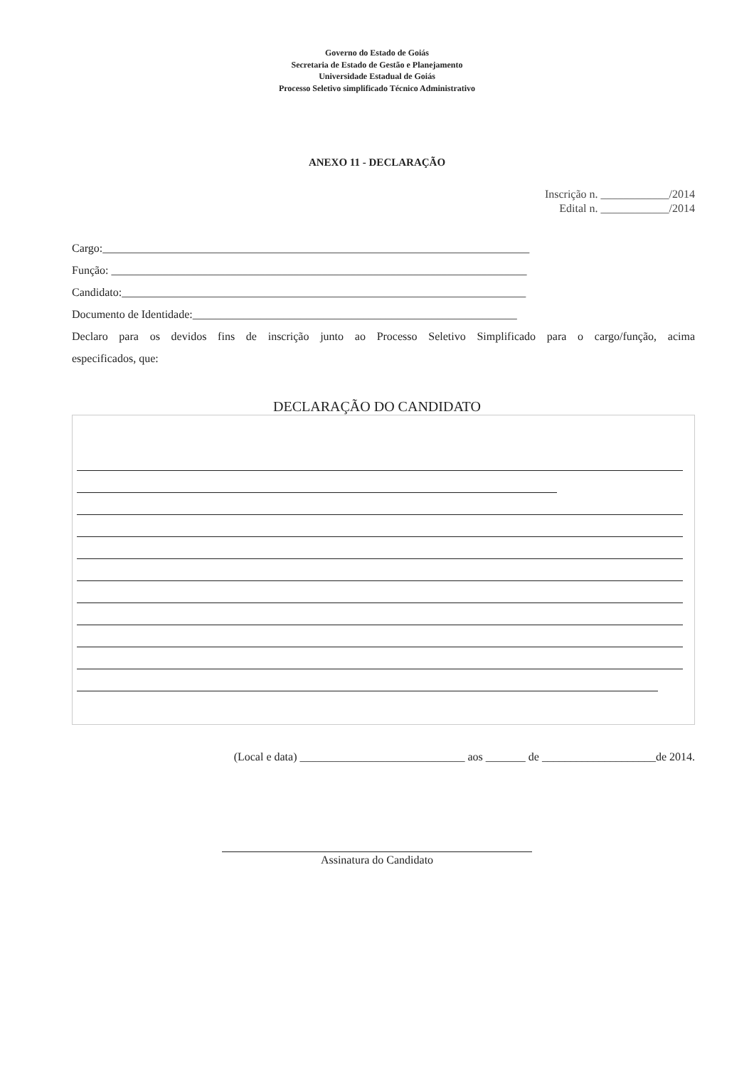Governo do Estado de Goiás
Secretaria de Estado de Gestão e Planejamento
Universidade Estadual de Goiás
Processo Seletivo simplificado Técnico Administrativo
ANEXO 11 - DECLARAÇÃO
Inscrição n. ____________/2014
Edital n. ____________/2014
Cargo:___________________________________________________________________________
Função: _________________________________________________________________________
Candidato:_______________________________________________________________________
Documento de Identidade:_________________________________________________________
Declaro para os devidos fins de inscrição junto ao Processo Seletivo Simplificado para o cargo/função, acima
especificados, que:
DECLARAÇÃO DO CANDIDATO
(Local e data) _____________________________ aos _______ de ____________________de 2014.
Assinatura do Candidato